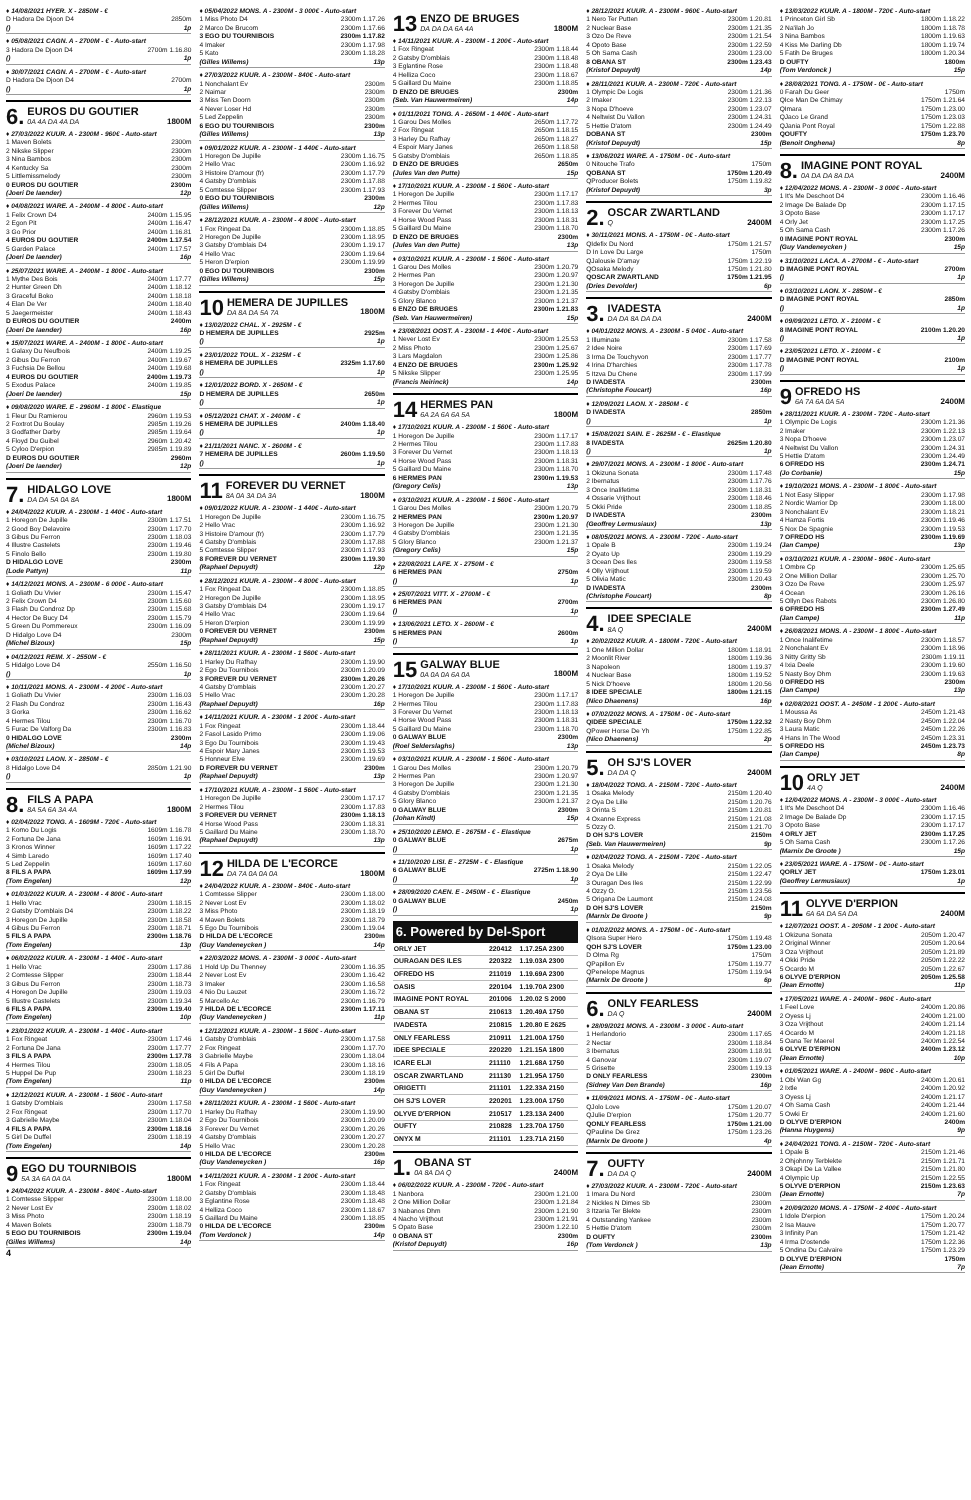♦ 14/08/2021 HYER. X - 2850M - €
D Hadora De Djoon D4 2850m
() 1p
♦ 05/08/2021 CAGN. A - 2700M - € - Auto-start
3 Hadora De Djoon D4 2700m 1.16.80
() 1p
♦ 30/07/2021 CAGN. A - 2700M - € - Auto-start
D Hadora De Djoon D4 2700m
() 1p
6. EUROS DU GOUTIER
0A 4A DA 4A DA 1800M
♦ 27/03/2022 KUUR. A - 2300M - 960€ - Auto-start
1 Maven Bolets 2300m
2 Nikske Slipper 2300m
3 Nina Bambos 2300m
4 Kentucky Sa 2300m
5 Littlemissmelody 2300m
0 EUROS DU GOUTIER 2300m
(Joeri De Iaender) 12p
♦ 04/08/2021 WARE. A - 2400M - 4 800€ - Auto-start
1 Felix Crown D4 2400m 1.15.95
2 Egon Pit 2400m 1.16.47
3 Go Prior 2400m 1.16.81
4 EUROS DU GOUTIER 2400m 1.17.54
5 Garden Palace 2400m 1.17.57
(Joeri De Iaender) 16p
♦ 25/07/2021 WARE. A - 2400M - 1 800€ - Auto-start
1 Mythe Des Bois 2400m 1.17.77
2 Hunter Green Dh 2400m 1.18.12
3 Graceful Boko 2400m 1.18.18
4 Elan De Ver 2400m 1.18.40
5 Jaegermeister 2400m 1.18.43
D EUROS DU GOUTIER 2400m
(Joeri De Iaender) 16p
♦ 15/07/2021 WARE. A - 2400M - 1 800€ - Auto-start
1 Galaxy Du Neufbois 2400m 1.19.25
2 Gibus Du Ferron 2400m 1.19.67
3 Fuchsia De Bellou 2400m 1.19.68
4 EUROS DU GOUTIER 2400m 1.19.73
5 Exodus Palace 2400m 1.19.85
(Joeri De Iaender) 15p
♦ 09/08/2020 WARE. E - 2960M - 1 800€ - Elastique
1 Fleur Du Ramierou 2960m 1.19.53
2 Foxtrot Du Boulay 2985m 1.19.26
3 Godfather Darby 2985m 1.19.64
4 Floyd Du Guibel 2960m 1.20.42
5 Cyloo D'erpion 2985m 1.19.89
D EUROS DU GOUTIER 2960m
(Joeri De Iaender) 12p
7. HIDALGO LOVE
DA DA 5A 0A 8A 1800M
♦ 24/04/2022 KUUR. A - 2300M - 1 440€ - Auto-start
1 Horegon De Jupille 2300m 1.17.51
2 Good Boy Delavoire 2300m 1.17.70
3 Gibus Du Ferron 2300m 1.18.03
4 Illustre Castelets 2300m 1.19.46
5 Finolo Bello 2300m 1.19.80
D HIDALGO LOVE 2300m
(Lode Pattyn) 11p
♦ 14/12/2021 MONS. A - 2300M - 6 000€ - Auto-start
1 Goliath Du Vivier 2300m 1.15.47
2 Felix Crown D4 2300m 1.15.60
3 Flash Du Condroz Dp 2300m 1.15.68
4 Hector De Bucy D4 2300m 1.15.79
5 Green Du Pommereux 2300m 1.16.09
D Hidalgo Love D4 2300m
(Michel Bizoux) 15p
♦ 04/12/2021 REIM. X - 2550M - €
5 Hidalgo Love D4 2550m 1.16.50
() 1p
♦ 10/11/2021 MONS. A - 2300M - 4 200€ - Auto-start
1 Goliath Du Vivier 2300m 1.16.03
2 Flash Du Condroz 2300m 1.16.43
3 Gorka 2300m 1.16.62
4 Hermes Tilou 2300m 1.16.70
5 Furac De Valforg Da 2300m 1.16.83
0 HIDALGO LOVE 2300m
(Michel Bizoux) 14p
♦ 03/10/2021 LAON. X - 2850M - €
8 Hidalgo Love D4 2850m 1.21.90
() 1p
8. FILS A PAPA
8A 5A 6A 3A 4A 1800M
♦ 02/04/2022 TONG. A - 1609M - 720€ - Auto-start
1 Komo Du Logis 1609m 1.16.78
2 Fortuna De Jana 1609m 1.16.91
3 Kronos Winner 1609m 1.17.22
4 Simb Laredo 1609m 1.17.40
5 Led Zeppelin 1609m 1.17.60
8 FILS A PAPA 1609m 1.17.99
(Tom Engelen) 12p
♦ 01/03/2022 KUUR. A - 2300M - 4 800€ - Auto-start
1 Hello Vrac 2300m 1.18.15
2 Gatsby D'omblais D4 2300m 1.18.22
3 Horegon De Jupille 2300m 1.18.58
4 Gibus Du Ferron 2300m 1.18.71
5 FILS A PAPA 2300m 1.18.76
(Tom Engelen) 13p
♦ 06/02/2022 KUUR. A - 2300M - 1 440€ - Auto-start
1 Hello Vrac 2300m 1.17.86
2 Comtesse Slipper 2300m 1.18.44
3 Gibus Du Ferron 2300m 1.18.73
4 Horegon De Jupille 2300m 1.19.03
5 Illustre Castelets 2300m 1.19.34
6 FILS A PAPA 2300m 1.19.40
(Tom Engelen) 10p
♦ 23/01/2022 KUUR. A - 2300M - 1 440€ - Auto-start
1 Fox Ringeat 2300m 1.17.46
2 Fortuna De Jana 2300m 1.17.77
3 FILS A PAPA 2300m 1.17.78
4 Hermes Tilou 2300m 1.18.05
5 Huppel De Pup 2300m 1.18.23
(Tom Engelen) 11p
♦ 12/12/2021 KUUR. A - 2300M - 1 560€ - Auto-start
1 Gatsby D'omblais 2300m 1.17.58
2 Fox Ringeat 2300m 1.17.70
3 Gabrielle Maybe 2300m 1.18.04
4 FILS A PAPA 2300m 1.18.16
5 Girl De Duffel 2300m 1.18.19
(Tom Engelen) 14p
9 EGO DU TOURNIBOIS
5A 3A 6A 0A 0A 1800M
♦ 24/04/2022 KUUR. A - 2300M - 840€ - Auto-start
1 Comtesse Slipper 2300m 1.18.00
2 Never Lost Ev 2300m 1.18.02
3 Miss Photo 2300m 1.18.19
4 Maven Bolets 2300m 1.18.79
5 EGO DU TOURNIBOIS 2300m 1.19.04
(Gilles Willems) 14p
4
♦ 05/04/2022 MONS. A - 2300M - 3 000€ - Auto-start
1 Miss Photo D4 2300m 1.17.26
2 Marco De Brucom 2300m 1.17.66
3 EGO DU TOURNIBOIS 2300m 1.17.82
4 Imaker 2300m 1.17.98
5 Kato 2300m 1.18.28
(Gilles Willems) 13p
♦ 27/03/2022 KUUR. A - 2300M - 840€ - Auto-start
1 Nonchalant Ev 2300m
2 Naimar 2300m
3 Miss Ten Doorn 2300m
4 Never Loser Hd 2300m
5 Led Zeppelin 2300m
6 EGO DU TOURNIBOIS 2300m
(Gilles Willems) 13p
♦ 09/01/2022 KUUR. A - 2300M - 1 440€ - Auto-start
1 Horegon De Jupille 2300m 1.16.75
2 Hello Vrac 2300m 1.16.92
3 Histoire D'amour (fr) 2300m 1.17.79
4 Gatsby D'omblais 2300m 1.17.88
5 Comtesse Slipper 2300m 1.17.93
0 EGO DU TOURNIBOIS 2300m
(Gilles Willems) 12p
♦ 28/12/2021 KUUR. A - 2300M - 4 800€ - Auto-start
1 Fox Ringeat Da 2300m 1.18.85
2 Horegon De Jupille 2300m 1.18.95
3 Gatsby D'omblais D4 2300m 1.19.17
4 Hello Vrac 2300m 1.19.64
5 Heron D'erpion 2300m 1.19.99
0 EGO DU TOURNIBOIS 2300m
(Gilles Willems) 15p
10 HEMERA DE JUPILLES
DA 8A DA 5A 7A 1800M
♦ 13/02/2022 CHAL. X - 2925M - €
D HEMERA DE JUPILLES 2925m
() 1p
♦ 23/01/2022 TOUL. X - 2325M - €
8 HEMERA DE JUPILLES 2325m 1.17.60
() 1p
♦ 12/01/2022 BORD. X - 2650M - €
D HEMERA DE JUPILLES 2650m
() 1p
♦ 05/12/2021 CHAT. X - 2400M - €
5 HEMERA DE JUPILLES 2400m 1.18.40
() 1p
♦ 21/11/2021 NANC. X - 2600M - €
7 HEMERA DE JUPILLES 2600m 1.19.50
() 1p
11 FOREVER DU VERNET
8A 0A 3A DA 3A 1800M
♦ 09/01/2022 KUUR. A - 2300M - 1 440€ - Auto-start
1 Horegon De Jupille 2300m 1.16.75
2 Hello Vrac 2300m 1.16.92
3 Histoire D'amour (fr) 2300m 1.17.79
4 Gatsby D'omblais 2300m 1.17.88
5 Comtesse Slipper 2300m 1.17.93
8 FOREVER DU VERNET 2300m 1.19.30
(Raphael Depuydt) 12p
♦ 28/12/2021 KUUR. A - 2300M - 4 800€ - Auto-start
1 Fox Ringeat Da 2300m 1.18.85
2 Horegon De Jupille 2300m 1.18.95
3 Gatsby D'omblais D4 2300m 1.19.17
4 Hello Vrac 2300m 1.19.64
5 Heron D'erpion 2300m 1.19.99
0 FOREVER DU VERNET 2300m
(Raphael Depuydt) 15p
♦ 28/11/2021 KUUR. A - 2300M - 1 560€ - Auto-start
1 Harley Du Rafhay 2300m 1.19.90
2 Ego Du Tournibois 2300m 1.20.09
3 FOREVER DU VERNET 2300m 1.20.26
4 Gatsby D'omblais 2300m 1.20.27
5 Hello Vrac 2300m 1.20.28
(Raphael Depuydt) 16p
♦ 14/11/2021 KUUR. A - 2300M - 1 200€ - Auto-start
1 Fox Ringeat 2300m 1.18.44
2 Fasol Lasido Primo 2300m 1.19.06
3 Ego Du Tournibois 2300m 1.19.43
4 Espoir Mary Janes 2300m 1.19.53
5 Honneur Elve 2300m 1.19.69
D FOREVER DU VERNET 2300m
(Raphael Depuydt) 13p
♦ 17/10/2021 KUUR. A - 2300M - 1 560€ - Auto-start
1 Horegon De Jupille 2300m 1.17.17
2 Hermes Tilou 2300m 1.17.83
3 FOREVER DU VERNET 2300m 1.18.13
4 Horse Wood Pass 2300m 1.18.31
5 Gaillard Du Maine 2300m 1.18.70
(Raphael Depuydt) 13p
12 HILDA DE L'ECORCE
DA 7A 0A 0A 0A 1800M
♦ 24/04/2022 KUUR. A - 2300M - 840€ - Auto-start
1 Comtesse Slipper 2300m 1.18.00
2 Never Lost Ev 2300m 1.18.02
3 Miss Photo 2300m 1.18.19
4 Maven Bolets 2300m 1.18.79
5 Ego Du Tournibois 2300m 1.19.04
D HILDA DE L'ECORCE 2300m
(Guy Vandeneycken ) 14p
♦ 22/03/2022 MONS. A - 2300M - 3 000€ - Auto-start
1 Hold Up Du Thenney 2300m 1.16.35
2 Never Lost Ev 2300m 1.16.42
3 Imaker 2300m 1.16.58
4 Nio Du Lauzet 2300m 1.16.72
5 Marcello Ac 2300m 1.16.79
7 HILDA DE L'ECORCE 2300m 1.17.11
(Guy Vandeneycken ) 11p
♦ 12/12/2021 KUUR. A - 2300M - 1 560€ - Auto-start
1 Gatsby D'omblais 2300m 1.17.58
2 Fox Ringeat 2300m 1.17.70
3 Gabrielle Maybe 2300m 1.18.04
4 Fils A Papa 2300m 1.18.16
5 Girl De Duffel 2300m 1.18.19
0 HILDA DE L'ECORCE 2300m
(Guy Vandeneycken ) 14p
♦ 28/11/2021 KUUR. A - 2300M - 1 560€ - Auto-start
1 Harley Du Rafhay 2300m 1.19.90
2 Ego Du Tournibois 2300m 1.20.09
3 Forever Du Vernet 2300m 1.20.26
4 Gatsby D'omblais 2300m 1.20.27
5 Hello Vrac 2300m 1.20.28
0 HILDA DE L'ECORCE 2300m
(Guy Vandeneycken ) 16p
♦ 14/11/2021 KUUR. A - 2300M - 1 200€ - Auto-start
1 Fox Ringeat 2300m 1.18.44
2 Gatsby D'omblais 2300m 1.18.48
3 Eglantine Rose 2300m 1.18.48
4 Helliza Coco 2300m 1.18.67
5 Gaillard Du Maine 2300m 1.18.85
0 HILDA DE L'ECORCE 2300m
(Tom Verdonck ) 14p
13 ENZO DE BRUGES
DA DA DA 6A 4A 1800M
♦ 14/11/2021 KUUR. A - 2300M - 1 200€ - Auto-start
1 Fox Ringeat 2300m 1.18.44
2 Gatsby D'omblais 2300m 1.18.48
3 Eglantine Rose 2300m 1.18.48
4 Helliza Coco 2300m 1.18.67
5 Gaillard Du Maine 2300m 1.18.85
D ENZO DE BRUGES 2300m
(Seb. Van Hauwermeiren) 14p
♦ 01/11/2021 TONG. A - 2650M - 1 440€ - Auto-start
1 Garou Des Molles 2650m 1.17.72
2 Fox Ringeat 2650m 1.18.15
3 Harley Du Rafhay 2650m 1.18.27
4 Espoir Mary Janes 2650m 1.18.58
5 Gatsby D'omblais 2650m 1.18.85
D ENZO DE BRUGES 2650m
(Jules Van den Putte) 15p
♦ 17/10/2021 KUUR. A - 2300M - 1 560€ - Auto-start
1 Horegon De Jupille 2300m 1.17.17
2 Hermes Tilou 2300m 1.17.83
3 Forever Du Vernet 2300m 1.18.13
4 Horse Wood Pass 2300m 1.18.31
5 Gaillard Du Maine 2300m 1.18.70
D ENZO DE BRUGES 2300m
(Jules Van den Putte) 13p
♦ 03/10/2021 KUUR. A - 2300M - 1 560€ - Auto-start
1 Garou Des Molles 2300m 1.20.79
2 Hermes Pan 2300m 1.20.97
3 Horegon De Jupille 2300m 1.21.30
4 Gatsby D'omblais 2300m 1.21.35
5 Glory Blanco 2300m 1.21.37
6 ENZO DE BRUGES 2300m 1.21.83
(Seb. Van Hauwermeiren) 15p
♦ 23/08/2021 OOST. A - 2300M - 1 440€ - Auto-start
1 Never Lost Ev 2300m 1.25.53
2 Miss Photo 2300m 1.25.67
3 Lars Magdalon 2300m 1.25.86
4 ENZO DE BRUGES 2300m 1.25.92
5 Nikske Slipper 2300m 1.25.95
(Francis Neirinck) 14p
14 HERMES PAN
6A 2A 6A 6A 5A 1800M
♦ 17/10/2021 KUUR. A - 2300M - 1 560€ - Auto-start
1 Horegon De Jupille 2300m 1.17.17
2 Hermes Tilou 2300m 1.17.83
3 Forever Du Vernet 2300m 1.18.13
4 Horse Wood Pass 2300m 1.18.31
5 Gaillard Du Maine 2300m 1.18.70
6 HERMES PAN 2300m 1.19.53
(Gregory Celis) 13p
♦ 03/10/2021 KUUR. A - 2300M - 1 560€ - Auto-start
1 Garou Des Molles 2300m 1.20.79
2 HERMES PAN 2300m 1.20.97
3 Horegon De Jupille 2300m 1.21.30
4 Gatsby D'omblais 2300m 1.21.35
5 Glory Blanco 2300m 1.21.37
(Gregory Celis) 15p
♦ 22/08/2021 LAFE. X - 2750M - €
6 HERMES PAN 2750m
() 1p
♦ 25/07/2021 VITT. X - 2700M - €
6 HERMES PAN 2700m
() 1p
♦ 13/06/2021 LETO. X - 2600M - €
5 HERMES PAN 2600m
() 1p
15 GALWAY BLUE
0A 0A 0A 6A 0A 1800M
♦ 17/10/2021 KUUR. A - 2300M - 1 560€ - Auto-start
1 Horegon De Jupille 2300m 1.17.17
2 Hermes Tilou 2300m 1.17.83
3 Forever Du Vernet 2300m 1.18.13
4 Horse Wood Pass 2300m 1.18.31
5 Gaillard Du Maine 2300m 1.18.70
0 GALWAY BLUE 2300m
(Roel Selderslaghs) 13p
♦ 03/10/2021 KUUR. A - 2300M - 1 560€ - Auto-start
1 Garou Des Molles 2300m 1.20.79
2 Hermes Pan 2300m 1.20.97
3 Horegon De Jupille 2300m 1.21.30
4 Gatsby D'omblais 2300m 1.21.35
5 Glory Blanco 2300m 1.21.37
0 GALWAY BLUE 2300m
(Johan Kindt) 15p
♦ 25/10/2020 LEMO. E - 2675M - € - Elastique
0 GALWAY BLUE 2675m
() 1p
♦ 11/10/2020 LISI. E - 2725M - € - Elastique
6 GALWAY BLUE 2725m 1.18.90
() 1p
♦ 28/09/2020 CAEN. E - 2450M - € - Elastique
0 GALWAY BLUE 2450m
() 1p
6. Powered by Del-Sport
| ORLY JET | 220412 | 1.17.25A 2300 |
| OURAGAN DES ILES | 220322 | 1.19.03A 2300 |
| OFREDO HS | 211019 | 1.19.69A 2300 |
| OASIS | 220104 | 1.19.70A 2300 |
| IMAGINE PONT ROYAL | 201006 | 1.20.02 S 2000 |
| OBANA ST | 210613 | 1.20.49A 1750 |
| IVADESTA | 210815 | 1.20.80 E 2625 |
| ONLY FEARLESS | 210911 | 1.21.00A 1750 |
| IDEE SPECIALE | 220220 | 1.21.15A 1800 |
| ICARE ELJI | 211110 | 1.21.68A 1750 |
| OSCAR ZWARTLAND | 211130 | 1.21.95A 1750 |
| ORIGETTI | 211101 | 1.22.33A 2150 |
| OH SJ'S LOVER | 220201 | 1.23.00A 1750 |
| OLYVE D'ERPION | 210517 | 1.23.13A 2400 |
| OUFTY | 210828 | 1.23.70A 1750 |
| ONYX M | 211101 | 1.23.71A 2150 |
1. OBANA ST
0A 8A DA Q 2400M
♦ 06/02/2022 KUUR. A - 2300M - 720€ - Auto-start
1 Nanbora 2300m 1.21.00
2 One Million Dollar 2300m 1.21.84
3 Nabanos Dhm 2300m 1.21.90
4 Nacho Vrijthout 2300m 1.21.91
5 Opato Base 2300m 1.22.10
0 OBANA ST 2300m
(Kristof Depuydt) 16p
♦ 28/12/2021 KUUR. A - 2300M - 960€ - Auto-start
1 Nero Ter Putten 2300m 1.20.81
2 Nuclear Base 2300m 1.21.35
3 Ozo De Reve 2300m 1.21.54
4 Opoto Base 2300m 1.22.59
5 Oh Sama Cash 2300m 1.23.00
8 OBANA ST 2300m 1.23.43
(Kristof Depuydt) 14p
♦ 28/11/2021 KUUR. A - 2300M - 720€ - Auto-start
1 Olympic De Logis 2300m 1.21.36
2 Imaker 2300m 1.22.13
3 Nopa D'hoeve 2300m 1.23.07
4 Neltwist Du Vallon 2300m 1.24.31
5 Hettie D'atom 2300m 1.24.49
DOBANA ST 2300m
(Kristof Depuydt) 15p
♦ 13/06/2021 WARE. A - 1750M - 0€ - Auto-start
0 Nitouche Trafo 1750m
QOBANA ST 1750m 1.20.49
QProducer Bolets 1750m 1.19.82
(Kristof Depuydt) 3p
2. OSCAR ZWARTLAND
Q 2400M
♦ 30/11/2021 MONS. A - 1750M - 0€ - Auto-start
QIdefix Du Nord 1750m 1.21.57
D In Love Du Large 1750m
QJalousie D'amay 1750m 1.22.19
QOsaka Melody 1750m 1.21.80
QOSCAR ZWARTLAND 1750m 1.21.95
(Dries Devolder) 6p
3. IVADESTA
DA DA 8A DA DA 2400M
♦ 04/01/2022 MONS. A - 2300M - 5 040€ - Auto-start
1 Illuminate 2300m 1.17.58
2 Idee Noire 2300m 1.17.69
3 Irma De Touchyvon 2300m 1.17.77
4 Irina D'harchies 2300m 1.17.78
5 Itzva Du Chene 2300m 1.17.99
D IVADESTA 2300m
(Christophe Foucart) 16p
♦ 12/09/2021 LAON. X - 2850M - €
D IVADESTA 2850m
() 1p
♦ 15/08/2021 SAIN. E - 2625M - € - Elastique
8 IVADESTA 2625m 1.20.80
() 1p
♦ 29/07/2021 MONS. A - 2300M - 1 800€ - Auto-start
1 Okizuna Sonata 2300m 1.17.48
2 Ibernatus 2300m 1.17.76
3 Once Inalifetime 2300m 1.18.31
4 Ossarie Vrijthout 2300m 1.18.46
5 Okki Pride 2300m 1.18.85
D IVADESTA 2300m
(Geoffrey Lermusiaux) 13p
♦ 08/05/2021 MONS. A - 2300M - 720€ - Auto-start
1 Opale B 2300m 1.19.24
2 Oyato Up 2300m 1.19.29
3 Ocean Des Iles 2300m 1.19.58
4 Olly Vrijthout 2300m 1.19.59
5 Olivia Matic 2300m 1.20.43
D IVADESTA 2300m
(Christophe Foucart) 8p
4. IDEE SPECIALE
8A Q 2400M
♦ 20/02/2022 KUUR. A - 1800M - 720€ - Auto-start
1 One Million Dollar 1800m 1.18.91
2 Moonlit River 1800m 1.19.36
3 Napoleon 1800m 1.19.37
4 Nuclear Base 1800m 1.19.52
5 Nick D'hoeve 1800m 1.20.56
8 IDEE SPECIALE 1800m 1.21.15
(Nico Dhaenens) 16p
♦ 07/02/2022 MONS. A - 1750M - 0€ - Auto-start
QIDEE SPECIALE 1750m 1.22.32
QPower Horse De Yh 1750m 1.22.85
(Nico Dhaenens) 2p
5. OH SJ'S LOVER
DA DA Q 2400M
♦ 18/04/2022 TONG. A - 2150M - 720€ - Auto-start
1 Osaka Melody 2150m 1.20.40
2 Oya De Lille 2150m 1.20.76
3 Orinta S 2150m 1.20.81
4 Oxanne Express 2150m 1.21.08
5 Ozzy O. 2150m 1.21.70
D OH SJ'S LOVER 2150m
(Seb. Van Hauwermeiren) 9p
♦ 02/04/2022 TONG. A - 2150M - 720€ - Auto-start
1 Osaka Melody 2150m 1.22.05
2 Oya De Lille 2150m 1.22.47
3 Ouragan Des Iles 2150m 1.22.99
4 Ozzy O. 2150m 1.23.56
5 Origana De Laumont 2150m 1.24.08
D OH SJ'S LOVER 2150m
(Marnix De Groote ) 9p
♦ 01/02/2022 MONS. A - 1750M - 0€ - Auto-start
QIsora Super Hero 1750m 1.19.48
QOH SJ'S LOVER 1750m 1.23.00
D Olma Rg 1750m
QPapillon Ev 1750m 1.19.77
QPenelope Magnus 1750m 1.19.94
(Marnix De Groote ) 6p
6. ONLY FEARLESS
DA Q 2400M
♦ 28/09/2021 MONS. A - 2300M - 3 000€ - Auto-start
1 Herlandorio 2300m 1.17.65
2 Nectar 2300m 1.18.84
3 Ibernatus 2300m 1.18.91
4 Ganovar 2300m 1.19.07
5 Grisette 2300m 1.19.13
D ONLY FEARLESS 2300m
(Sidney Van Den Brande) 16p
♦ 11/09/2021 MONS. A - 1750M - 0€ - Auto-start
QJolo Love 1750m 1.20.07
QJulie D'erpion 1750m 1.20.77
QONLY FEARLESS 1750m 1.21.00
QPauline De Grez 1750m 1.23.26
(Marnix De Groote ) 4p
7. OUFTY
DA DA Q 2400M
♦ 27/03/2022 KUUR. A - 2300M - 720€ - Auto-start
1 Imara Du Nord 2300m
2 Nickles N Dimes Sb 2300m
3 Itzaria Ter Blekte 2300m
4 Outstanding Yankee 2300m
5 Hettie D'atom 2300m
D OUFTY 2300m
(Tom Verdonck ) 13p
♦ 13/03/2022 KUUR. A - 1800M - 720€ - Auto-start
1 Princeton Girl Sb 1800m 1.18.22
2 Na'ilah Jo 1800m 1.18.78
3 Nina Bambos 1800m 1.19.63
4 Kiss Me Darling Db 1800m 1.19.74
5 Fatih De Bruges 1800m 1.20.34
D OUFTY 1800m
(Tom Verdonck ) 15p
♦ 28/08/2021 TONG. A - 1750M - 0€ - Auto-start
0 Farah Du Geer 1750m
QIce Man De Chimay 1750m 1.21.64
QImara 1750m 1.23.00
QJaco Le Grand 1750m 1.23.03
QJania Pont Royal 1750m 1.22.88
QOUFTY 1750m 1.23.70
(Benoit Onghena) 8p
8. IMAGINE PONT ROYAL
0A DA DA 8A DA 2400M
♦ 12/04/2022 MONS. A - 2300M - 3 000€ - Auto-start
1 It's Me Deschoot D4 2300m 1.16.46
2 Image De Balade Dp 2300m 1.17.15
3 Opoto Base 2300m 1.17.17
4 Orly Jet 2300m 1.17.25
5 Oh Sama Cash 2300m 1.17.26
0 IMAGINE PONT ROYAL 2300m
(Guy Vandeneycken ) 15p
♦ 31/10/2021 LACA. A - 2700M - € - Auto-start
D IMAGINE PONT ROYAL 2700m
() 1p
♦ 03/10/2021 LAON. X - 2850M - €
D IMAGINE PONT ROYAL 2850m
() 1p
♦ 09/09/2021 LETO. X - 2100M - €
8 IMAGINE PONT ROYAL 2100m 1.20.20
() 1p
♦ 23/05/2021 LETO. X - 2100M - €
D IMAGINE PONT ROYAL 2100m
() 1p
9 OFREDO HS
6A 7A 6A 0A 5A 2400M
♦ 28/11/2021 KUUR. A - 2300M - 720€ - Auto-start
1 Olympic De Logis 2300m 1.21.36
2 Imaker 2300m 1.22.13
3 Nopa D'hoeve 2300m 1.23.07
4 Neltwist Du Vallon 2300m 1.24.31
5 Hettie D'atom 2300m 1.24.49
6 OFREDO HS 2300m 1.24.71
(Jo Corbanie) 15p
♦ 19/10/2021 MONS. A - 2300M - 1 800€ - Auto-start
1 Not Easy Slipper 2300m 1.17.98
2 Nordic Warrior Dp 2300m 1.18.00
3 Nonchalant Ev 2300m 1.18.21
4 Hamza Fortis 2300m 1.19.46
5 Nox De Spagnie 2300m 1.19.53
7 OFREDO HS 2300m 1.19.69
(Jan Campe) 13p
♦ 03/10/2021 KUUR. A - 2300M - 960€ - Auto-start
1 Ombre Cp 2300m 1.25.65
2 One Million Dollar 2300m 1.25.70
3 Ozo De Reve 2300m 1.25.97
4 Ocean 2300m 1.26.16
5 Ollyn Des Rabots 2300m 1.26.80
6 OFREDO HS 2300m 1.27.49
(Jan Campe) 11p
♦ 26/08/2021 MONS. A - 2300M - 1 800€ - Auto-start
1 Once Inalifetime 2300m 1.18.57
2 Nonchalant Ev 2300m 1.18.96
3 Nitty Gritty Sb 2300m 1.19.11
4 Ixia Deele 2300m 1.19.60
5 Nasty Boy Dhm 2300m 1.19.63
0 OFREDO HS 2300m
(Jan Campe) 13p
♦ 02/08/2021 OOST. A - 2450M - 1 200€ - Auto-start
1 Moussa As 2450m 1.21.43
2 Nasty Boy Dhm 2450m 1.22.04
3 Laura Matic 2450m 1.22.26
4 Hans In The Wood 2450m 1.23.31
5 OFREDO HS 2450m 1.23.73
(Jan Campe) 8p
10 ORLY JET
4A Q 2400M
♦ 12/04/2022 MONS. A - 2300M - 3 000€ - Auto-start
1 It's Me Deschoot D4 2300m 1.16.46
2 Image De Balade Dp 2300m 1.17.15
3 Opoto Base 2300m 1.17.17
4 ORLY JET 2300m 1.17.25
5 Oh Sama Cash 2300m 1.17.26
(Marnix De Groote ) 15p
♦ 23/05/2021 WARE. A - 1750M - 0€ - Auto-start
QORLY JET 1750m 1.23.01
(Geoffrey Lermusiaux) 1p
11 OLYVE D'ERPION
6A 6A DA 5A DA 2400M
♦ 12/07/2021 OOST. A - 2050M - 1 200€ - Auto-start
1 Okizuna Sonata 2050m 1.20.47
2 Original Winner 2050m 1.20.64
3 Oza Vrijthout 2050m 1.21.89
4 Okki Pride 2050m 1.22.22
5 Ocardo M 2050m 1.22.67
6 OLYVE D'ERPION 2050m 1.25.58
(Jean Ernotte) 11p
♦ 17/05/2021 WARE. A - 2400M - 960€ - Auto-start
1 Feel Love 2400m 1.20.86
2 Oyess Lj 2400m 1.21.00
3 Oza Vrijthout 2400m 1.21.14
4 Ocardo M 2400m 1.21.18
5 Oana Ter Maerel 2400m 1.22.54
6 OLYVE D'ERPION 2400m 1.23.12
(Jean Ernotte) 10p
♦ 01/05/2021 WARE. A - 2400M - 960€ - Auto-start
1 Obi Wan Gg 2400m 1.20.61
2 Ixtle 2400m 1.20.92
3 Oyess Lj 2400m 1.21.17
4 Oh Sama Cash 2400m 1.21.44
5 Owki Er 2400m 1.21.60
D OLYVE D'ERPION 2400m
(Hanna Huygens) 9p
♦ 24/04/2021 TONG. A - 2150M - 720€ - Auto-start
1 Opale B 2150m 1.21.46
2 Ohjohnny Terblekte 2150m 1.21.71
3 Okapi De La Vallee 2150m 1.21.80
4 Olympic Up 2150m 1.22.55
5 OLYVE D'ERPION 2150m 1.23.63
(Jean Ernotte) 7p
♦ 20/09/2020 MONS. A - 1750M - 2 400€ - Auto-start
1 Idole D'erpion 1750m 1.20.24
2 Isa Mauve 1750m 1.20.77
3 Infinity Pan 1750m 1.21.42
4 Irma D'ostende 1750m 1.22.36
5 Ondina Du Calvaire 1750m 1.23.29
D OLYVE D'ERPION 1750m
(Jean Ernotte) 7p